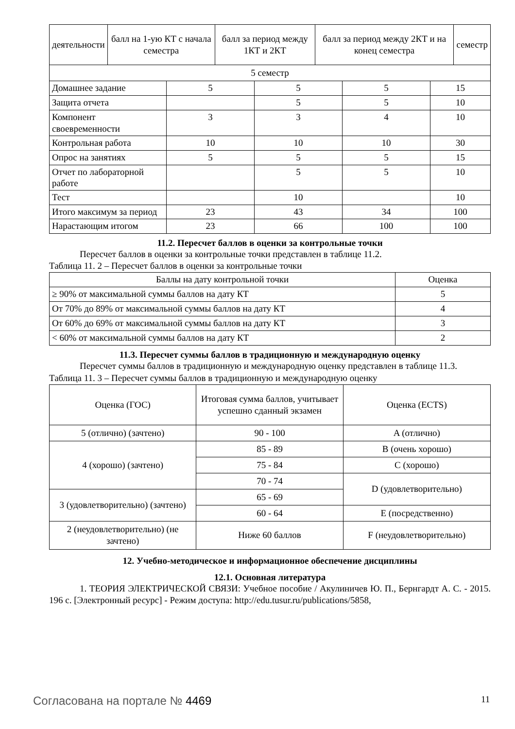| деятельности | балл на 1-ую КТ с начала семестра | балл за период между 1КТ и 2КТ | балл за период между 2КТ и на конец семестра | семестр |
| 5 семестр | | | | |
| Домашнее задание | 5 | 5 | 5 | 15 |
| Защита отчета | | 5 | 5 | 10 |
| Компонент своевременности | 3 | 3 | 4 | 10 |
| Контрольная работа | 10 | 10 | 10 | 30 |
| Опрос на занятиях | 5 | 5 | 5 | 15 |
| Отчет по лабораторной работе | | 5 | 5 | 10 |
| Тест | | 10 | | 10 |
| Итого максимум за период | 23 | 43 | 34 | 100 |
| Нарастающим итогом | 23 | 66 | 100 | 100 |
11.2. Пересчет баллов в оценки за контрольные точки
Пересчет баллов в оценки за контрольные точки представлен в таблице 11.2.
Таблица 11. 2 – Пересчет баллов в оценки за контрольные точки
| Баллы на дату контрольной точки | Оценка |
| ≥ 90% от максимальной суммы баллов на дату КТ | 5 |
| От 70% до 89% от максимальной суммы баллов на дату КТ | 4 |
| От 60% до 69% от максимальной суммы баллов на дату КТ | 3 |
| < 60% от максимальной суммы баллов на дату КТ | 2 |
11.3. Пересчет суммы баллов в традиционную и международную оценку
Пересчет суммы баллов в традиционную и международную оценку представлен в таблице 11.3.
Таблица 11. 3 – Пересчет суммы баллов в традиционную и международную оценку
| Оценка (ГОС) | Итоговая сумма баллов, учитывает успешно сданный экзамен | Оценка (ECTS) |
| 5 (отлично) (зачтено) | 90 - 100 | A (отлично) |
| 4 (хорошо) (зачтено) | 85 - 89 | B (очень хорошо) |
| | 75 - 84 | C (хорошо) |
| | 70 - 74 | D (удовлетворительно) |
| 3 (удовлетворительно) (зачтено) | 65 - 69 | |
| | 60 - 64 | E (посредственно) |
| 2 (неудовлетворительно) (не зачтено) | Ниже 60 баллов | F (неудовлетворительно) |
12. Учебно-методическое и информационное обеспечение дисциплины
12.1. Основная литература
1. ТЕОРИЯ ЭЛЕКТРИЧЕСКОЙ СВЯЗИ: Учебное пособие / Акулиничев Ю. П., Бернгардт А. С. - 2015. 196 с. [Электронный ресурс] - Режим доступа: http://edu.tusur.ru/publications/5858,
Согласована на портале № 4469 11